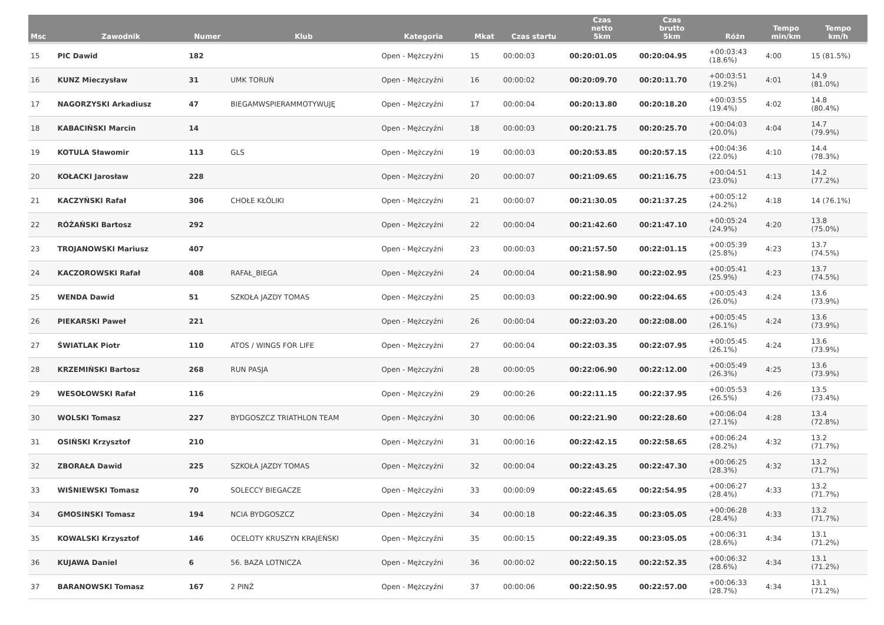| Msc | Zawodnik | Numer | Klub | Kategoria | Mkat | Czas startu | Czas netto 5km | Czas brutto 5km | Różn | Tempo min/km | Tempo km/h |
| --- | --- | --- | --- | --- | --- | --- | --- | --- | --- | --- | --- |
| 15 | PIC Dawid | 182 | | Open - Mężczyźni | 15 | 00:00:03 | 00:20:01.05 | 00:20:04.95 | +00:03:43 (18.6%) | 4:00 | 15 (81.5%) |
| 16 | KUNZ Mieczysław | 31 | UMK TORUŃ | Open - Mężczyźni | 16 | 00:00:02 | 00:20:09.70 | 00:20:11.70 | +00:03:51 (19.2%) | 4:01 | 14.9 (81.0%) |
| 17 | NAGORZYSKI Arkadiusz | 47 | BIEGAMWSPIERAMMOTYWUJĘ | Open - Mężczyźni | 17 | 00:00:04 | 00:20:13.80 | 00:20:18.20 | +00:03:55 (19.4%) | 4:02 | 14.8 (80.4%) |
| 18 | KABACIŃSKI Marcin | 14 | | Open - Mężczyźni | 18 | 00:00:03 | 00:20:21.75 | 00:20:25.70 | +00:04:03 (20.0%) | 4:04 | 14.7 (79.9%) |
| 19 | KOTULA Sławomir | 113 | GLS | Open - Mężczyźni | 19 | 00:00:03 | 00:20:53.85 | 00:20:57.15 | +00:04:36 (22.0%) | 4:10 | 14.4 (78.3%) |
| 20 | KOŁACKI Jarosław | 228 | | Open - Mężczyźni | 20 | 00:00:07 | 00:21:09.65 | 00:21:16.75 | +00:04:51 (23.0%) | 4:13 | 14.2 (77.2%) |
| 21 | KACZYŃSKI Rafał | 306 | CHOŁE KŁÓLIKI | Open - Mężczyźni | 21 | 00:00:07 | 00:21:30.05 | 00:21:37.25 | +00:05:12 (24.2%) | 4:18 | 14 (76.1%) |
| 22 | RÓŻAŃSKI Bartosz | 292 | | Open - Mężczyźni | 22 | 00:00:04 | 00:21:42.60 | 00:21:47.10 | +00:05:24 (24.9%) | 4:20 | 13.8 (75.0%) |
| 23 | TROJANOWSKI Mariusz | 407 | | Open - Mężczyźni | 23 | 00:00:03 | 00:21:57.50 | 00:22:01.15 | +00:05:39 (25.8%) | 4:23 | 13.7 (74.5%) |
| 24 | KACZOROWSKI Rafał | 408 | RAFAŁ_BIEGA | Open - Mężczyźni | 24 | 00:00:04 | 00:21:58.90 | 00:22:02.95 | +00:05:41 (25.9%) | 4:23 | 13.7 (74.5%) |
| 25 | WENDA Dawid | 51 | SZKOŁA JAZDY TOMAS | Open - Mężczyźni | 25 | 00:00:03 | 00:22:00.90 | 00:22:04.65 | +00:05:43 (26.0%) | 4:24 | 13.6 (73.9%) |
| 26 | PIEKARSKI Paweł | 221 | | Open - Mężczyźni | 26 | 00:00:04 | 00:22:03.20 | 00:22:08.00 | +00:05:45 (26.1%) | 4:24 | 13.6 (73.9%) |
| 27 | ŚWIATLAK Piotr | 110 | ATOS / WINGS FOR LIFE | Open - Mężczyźni | 27 | 00:00:04 | 00:22:03.35 | 00:22:07.95 | +00:05:45 (26.1%) | 4:24 | 13.6 (73.9%) |
| 28 | KRZEMIŃSKI Bartosz | 268 | RUN PASJA | Open - Mężczyźni | 28 | 00:00:05 | 00:22:06.90 | 00:22:12.00 | +00:05:49 (26.3%) | 4:25 | 13.6 (73.9%) |
| 29 | WESOŁOWSKI Rafał | 116 | | Open - Mężczyźni | 29 | 00:00:26 | 00:22:11.15 | 00:22:37.95 | +00:05:53 (26.5%) | 4:26 | 13.5 (73.4%) |
| 30 | WOLSKI Tomasz | 227 | BYDGOSZCZ TRIATHLON TEAM | Open - Mężczyźni | 30 | 00:00:06 | 00:22:21.90 | 00:22:28.60 | +00:06:04 (27.1%) | 4:28 | 13.4 (72.8%) |
| 31 | OSIŃSKI Krzysztof | 210 | | Open - Mężczyźni | 31 | 00:00:16 | 00:22:42.15 | 00:22:58.65 | +00:06:24 (28.2%) | 4:32 | 13.2 (71.7%) |
| 32 | ZBORAŁA Dawid | 225 | SZKOŁA JAZDY TOMAS | Open - Mężczyźni | 32 | 00:00:04 | 00:22:43.25 | 00:22:47.30 | +00:06:25 (28.3%) | 4:32 | 13.2 (71.7%) |
| 33 | WIŚNIEWSKI Tomasz | 70 | SOLECCY BIEGACZE | Open - Mężczyźni | 33 | 00:00:09 | 00:22:45.65 | 00:22:54.95 | +00:06:27 (28.4%) | 4:33 | 13.2 (71.7%) |
| 34 | GMOSINSKI Tomasz | 194 | NCIA BYDGOSZCZ | Open - Mężczyźni | 34 | 00:00:18 | 00:22:46.35 | 00:23:05.05 | +00:06:28 (28.4%) | 4:33 | 13.2 (71.7%) |
| 35 | KOWALSKI Krzysztof | 146 | OCELOTY KRUSZYN KRAJEŃSKI | Open - Mężczyźni | 35 | 00:00:15 | 00:22:49.35 | 00:23:05.05 | +00:06:31 (28.6%) | 4:34 | 13.1 (71.2%) |
| 36 | KUJAWA Daniel | 6 | 56. BAZA LOTNICZA | Open - Mężczyźni | 36 | 00:00:02 | 00:22:50.15 | 00:22:52.35 | +00:06:32 (28.6%) | 4:34 | 13.1 (71.2%) |
| 37 | BARANOWSKI Tomasz | 167 | 2 PINŻ | Open - Mężczyźni | 37 | 00:00:06 | 00:22:50.95 | 00:22:57.00 | +00:06:33 (28.7%) | 4:34 | 13.1 (71.2%) |